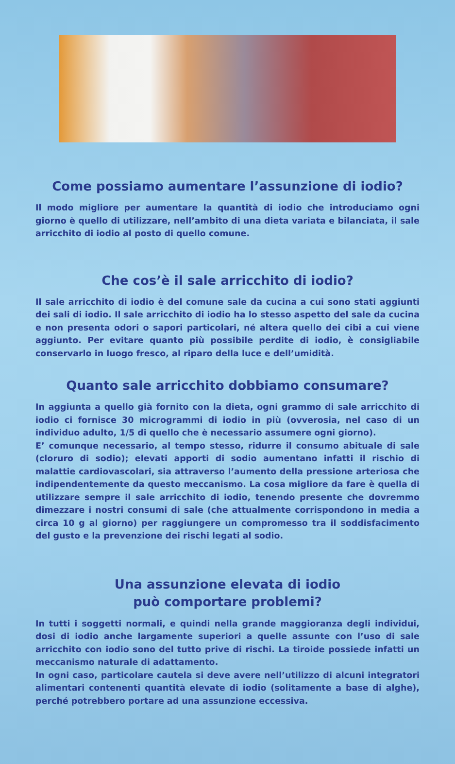Come possiamo aumentare l’assunzione di iodio?
Il modo migliore per aumentare la quantità di iodio che introduciamo ogni giorno è quello di utilizzare, nell’ambito di una dieta variata e bilanciata, il sale arricchito di iodio al posto di quello comune.
Che cos’è il sale arricchito di iodio?
Il sale arricchito di iodio è del comune sale da cucina a cui sono stati aggiunti dei sali di iodio. Il sale arricchito di iodio ha lo stesso aspetto del sale da cucina e non presenta odori o sapori particolari, né altera quello dei cibi a cui viene aggiunto. Per evitare quanto più possibile perdite di iodio, è consigliabile conservarlo in luogo fresco, al riparo della luce e dell’umidità.
Quanto sale arricchito dobbiamo consumare?
In aggiunta a quello già fornito con la dieta, ogni grammo di sale arricchito di iodio ci fornisce 30 microgrammi di iodio in più (ovverosia, nel caso di un individuo adulto, 1/5 di quello che è necessario assumere ogni giorno).
E’ comunque necessario, al tempo stesso, ridurre il consumo abituale di sale (cloruro di sodio); elevati apporti di sodio aumentano infatti il rischio di malattie cardiovascolari, sia attraverso l’aumento della pressione arteriosa che indipendentemente da questo meccanismo. La cosa migliore da fare è quella di utilizzare sempre il sale arricchito di iodio, tenendo presente che dovremmo dimezzare i nostri consumi di sale (che attualmente corrispondono in media a circa 10 g al giorno) per raggiungere un compromesso tra il soddisfacimento del gusto e la prevenzione dei rischi legati al sodio.
Una assunzione elevata di iodio
può comportare problemi?
In tutti i soggetti normali, e quindi nella grande maggioranza degli individui, dosi di iodio anche largamente superiori a quelle assunte con l’uso di sale arricchito con iodio sono del tutto prive di rischi. La tiroide possiede infatti un meccanismo naturale di adattamento.
In ogni caso, particolare cautela si deve avere nell’utilizzo di alcuni integratori alimentari contenenti quantità elevate di iodio (solitamente a base di alghe), perché potrebbero portare ad una assunzione eccessiva.